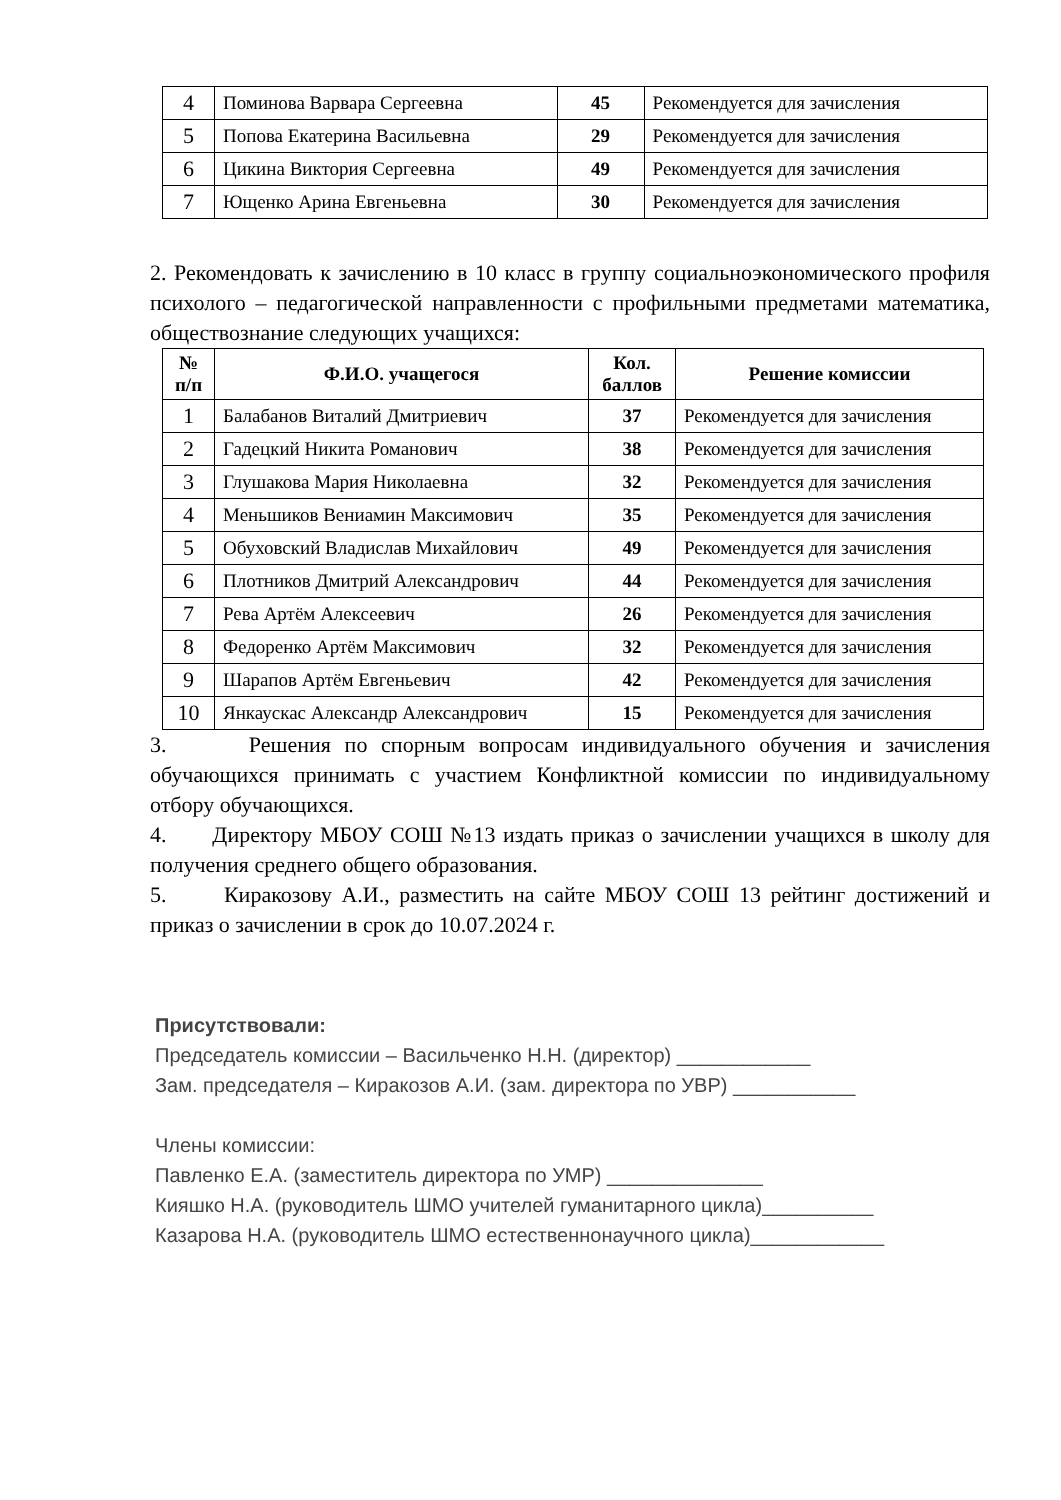| 4 | Поминова Варвара Сергеевна | 45 | Рекомендуется для зачисления |
| 5 | Попова Екатерина Васильевна | 29 | Рекомендуется для зачисления |
| 6 | Цикина Виктория Сергеевна | 49 | Рекомендуется для зачисления |
| 7 | Ющенко Арина Евгеньевна | 30 | Рекомендуется для зачисления |
2. Рекомендовать к зачислению в 10 класс в группу социальноэкономического профиля психолого – педагогической направленности с профильными предметами математика, обществознание следующих учащихся:
| № п/п | Ф.И.О. учащегося | Кол. баллов | Решение комиссии |
| --- | --- | --- | --- |
| 1 | Балабанов Виталий Дмитриевич | 37 | Рекомендуется для зачисления |
| 2 | Гадецкий Никита Романович | 38 | Рекомендуется для зачисления |
| 3 | Глушакова Мария Николаевна | 32 | Рекомендуется для зачисления |
| 4 | Меньшиков Вениамин Максимович | 35 | Рекомендуется для зачисления |
| 5 | Обуховский Владислав Михайлович | 49 | Рекомендуется для зачисления |
| 6 | Плотников Дмитрий Александрович | 44 | Рекомендуется для зачисления |
| 7 | Рева Артём Алексеевич | 26 | Рекомендуется для зачисления |
| 8 | Федоренко Артём Максимович | 32 | Рекомендуется для зачисления |
| 9 | Шарапов Артём Евгеньевич | 42 | Рекомендуется для зачисления |
| 10 | Янкаускас Александр Александрович | 15 | Рекомендуется для зачисления |
3. Решения по спорным вопросам индивидуального обучения и зачисления обучающихся принимать с участием Конфликтной комиссии по индивидуальному отбору обучающихся.
4. Директору МБОУ СОШ №13 издать приказ о зачислении учащихся в школу для получения среднего общего образования.
5. Киракозову А.И., разместить на сайте МБОУ СОШ 13 рейтинг достижений и приказ о зачислении в срок до 10.07.2024 г.
Присутствовали:
Председатель комиссии – Васильченко Н.Н. (директор) ____________
Зам. председателя – Киракозов А.И. (зам. директора по УВР) ___________
Члены комиссии:
Павленко Е.А. (заместитель директора по УМР) ______________
Кияшко Н.А. (руководитель ШМО учителей гуманитарного цикла)__________
Казарова Н.А. (руководитель ШМО естественнонаучного цикла)____________